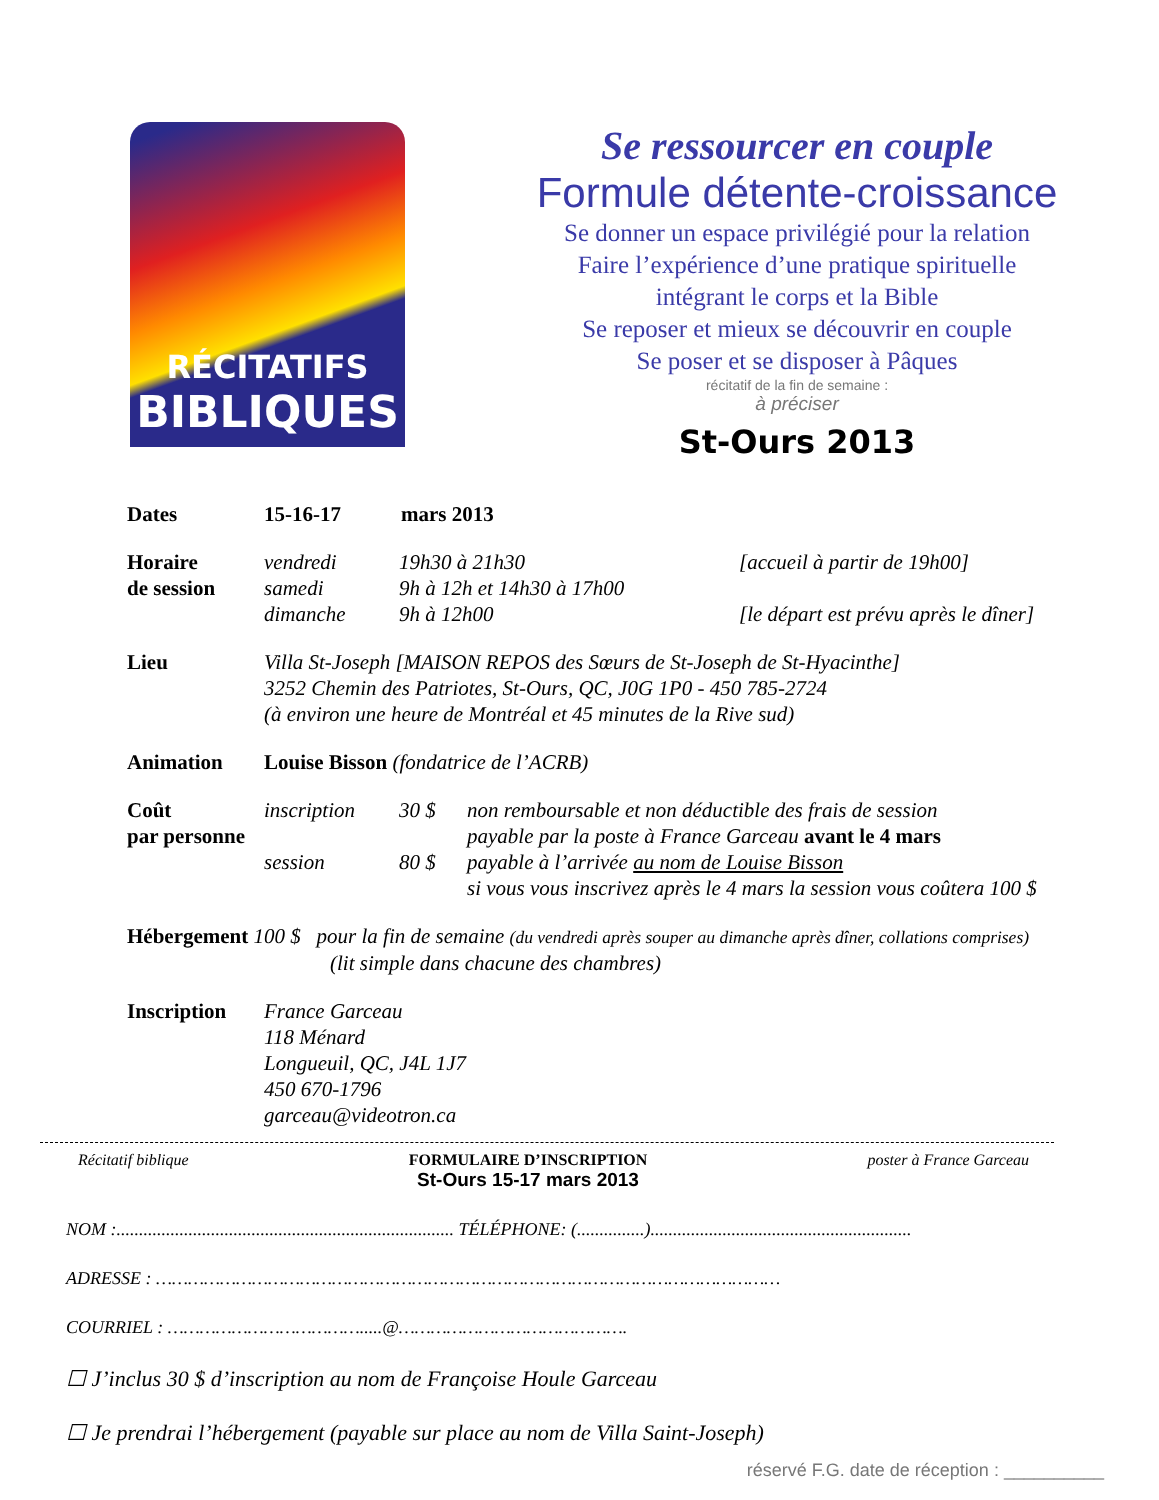RÉCITATIFS
BIBLIQUES
Se ressourcer en couple
Formule détente-croissance
Se donner un espace privilégié pour la relation
Faire l’expérience d’une pratique spirituelle
intégrant le corps et la Bible
Se reposer et mieux se découvrir en couple
Se poser et se disposer à Pâques
récitatif de la fin de semaine :
à préciser
St-Ours 2013
Dates 15-16-17 mars 2013
Horaire
de session
vendredi 19h30 à 21h30 [accueil à partir de 19h00] samedi 9h à 12h et 14h30 à 17h00 dimanche 9h à 12h00 [le départ est prévu après le dîner]
Lieu Villa St-Joseph [MAISON REPOS des Sœurs de St-Joseph de St-Hyacinthe]
3252 Chemin des Patriotes, St-Ours, QC, J0G 1P0 - 450 785-2724
(à environ une heure de Montréal et 45 minutes de la Rive sud)
Animation Louise Bisson (fondatrice de l’ACRB)
Coût
par personne
inscription 30 $ non remboursable et non déductible des frais de session payable par la poste à France Garceau avant le 4 mars session 80 $ payable à l’arrivée au nom de Louise Bisson si vous vous inscrivez après le 4 mars la session vous coûtera 100 $
Hébergement 100 $ pour la fin de semaine (du vendredi après souper au dimanche après dîner, collations comprises)
(lit simple dans chacune des chambres)
Inscription France Garceau
118 Ménard
Longueuil, QC, J4L 1J7
450 670-1796
garceau@videotron.ca
Récitatif biblique FORMULAIRE D’INSCRIPTION
St-Ours 15-17 mars 2013
poster à France Garceau
NOM :........................................................................... TÉLÉPHONE: (...............)..........................................................
ADRESSE : ………………………………………………………………………………………………………
COURRIEL : ……………………………….....@…………………………………….
☐ J’inclus 30 $ d’inscription au nom de Françoise Houle Garceau
☐ Je prendrai l’hébergement (payable sur place au nom de Villa Saint-Joseph)
réservé F.G. date de réception : __________